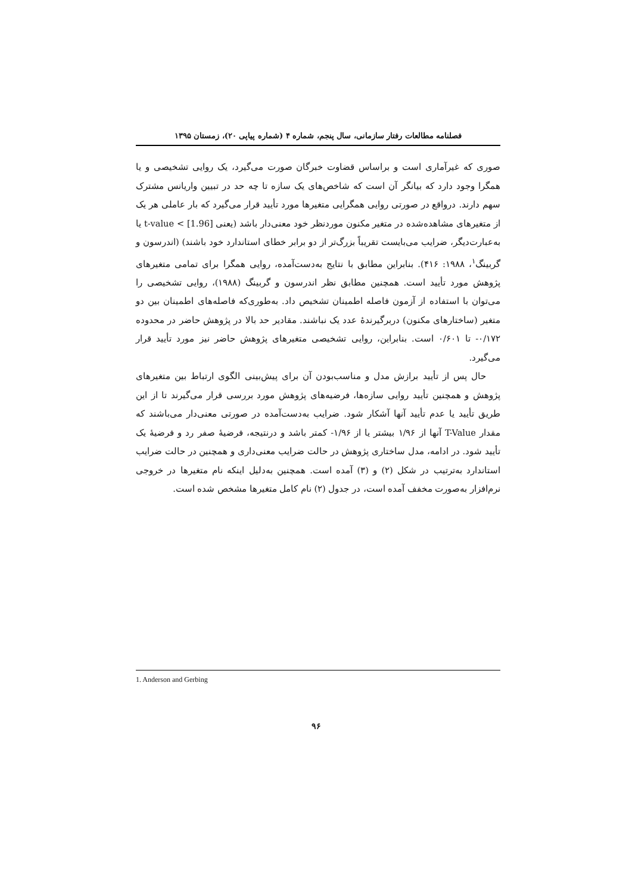فصلنامه مطالعات رفتار سازمانی، سال پنجم، شماره ۴ (شماره پیاپی ۲۰)، زمستان ۱۳۹۵
صوری که غیرآماری است و براساس قضاوت خبرگان صورت می‌گیرد، یک روایی تشخیصی و یا همگرا وجود دارد که بیانگر آن است که شاخص‌های یک سازه تا چه حد در تبیین واریانس مشترک سهم دارند. درواقع در صورتی روایی همگرایی متغیرها مورد تأیید قرار می‌گیرد که بار عاملی هر یک از متغیرهای مشاهده‌شده در متغیر مکنون موردنظر خود معنی‌دار باشد (یعنی [1.96] > t-value یا به‌عبارت‌دیگر، ضرایب می‌بایست تقریباً بزرگ‌تر از دو برابر خطای استاندارد خود باشند) (اندرسون و گربینگ<sup>۱</sup>، ۱۹۸۸: ۴۱۶). بنابراین مطابق با نتایج به‌دست‌آمده، روایی همگرا برای تمامی متغیرهای پژوهش مورد تأیید است. همچنین مطابق نظر اندرسون و گربینگ (۱۹۸۸)، روایی تشخیصی را می‌توان با استفاده از آزمون فاصله اطمینان تشخیص داد. به‌طوری‌که فاصله‌های اطمینان بین دو متغیر (ساختارهای مکنون) دربرگیرندهٔ عدد یک نباشند. مقادیر حد بالا در پژوهش حاضر در محدوده ۰/۱۷۲- تا ۰/۶۰۱ است. بنابراین، روایی تشخیصی متغیرهای پژوهش حاضر نیز مورد تأیید قرار می‌گیرد.
حال پس از تأیید برازش مدل و مناسب‌بودن آن برای پیش‌بینی الگوی ارتباط بین متغیرهای پژوهش و همچنین تأیید روایی سازه‌ها، فرضیه‌های پژوهش مورد بررسی قرار می‌گیرند تا از این طریق تأیید یا عدم تأیید آنها آشکار شود. ضرایب به‌دست‌آمده در صورتی معنی‌دار می‌باشند که مقدار T-Value آنها از ۱/۹۶ بیشتر یا از ۱/۹۶- کمتر باشد و درنتیجه، فرضیهٔ صفر رد و فرضیهٔ یک تأیید شود. در ادامه، مدل ساختاری پژوهش در حالت ضرایب معنی‌داری و همچنین در حالت ضرایب استاندارد به‌ترتیب در شکل (۲) و (۳) آمده است. همچنین به‌دلیل اینکه نام متغیرها در خروجی نرم‌افزار به‌صورت مخفف آمده است، در جدول (۲) نام کامل متغیرها مشخص شده است.
1. Anderson and Gerbing
۹۶